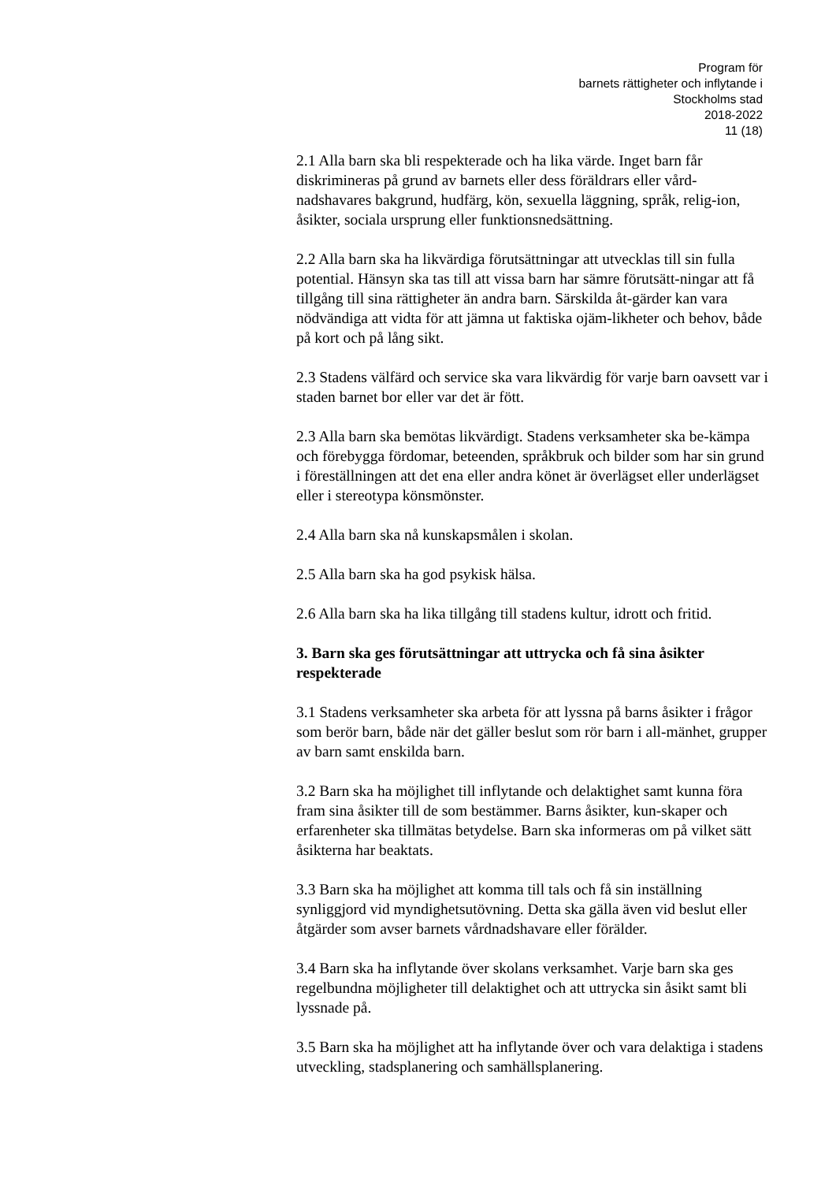Program för
barnets rättigheter och inflytande i
Stockholms stad
2018-2022
11 (18)
2.1 Alla barn ska bli respekterade och ha lika värde. Inget barn får diskrimineras på grund av barnets eller dess föräldrars eller vård-nadshavares bakgrund, hudfärg, kön, sexuella läggning, språk, relig-ion, åsikter, sociala ursprung eller funktionsnedsättning.
2.2 Alla barn ska ha likvärdiga förutsättningar att utvecklas till sin fulla potential. Hänsyn ska tas till att vissa barn har sämre förutsätt-ningar att få tillgång till sina rättigheter än andra barn. Särskilda åt-gärder kan vara nödvändiga att vidta för att jämna ut faktiska ojäm-likheter och behov, både på kort och på lång sikt.
2.3 Stadens välfärd och service ska vara likvärdig för varje barn oavsett var i staden barnet bor eller var det är fött.
2.3 Alla barn ska bemötas likvärdigt. Stadens verksamheter ska be-kämpa och förebygga fördomar, beteenden, språkbruk och bilder som har sin grund i föreställningen att det ena eller andra könet är överlägset eller underlägset eller i stereotypa könsmönster.
2.4 Alla barn ska nå kunskapsmålen i skolan.
2.5 Alla barn ska ha god psykisk hälsa.
2.6 Alla barn ska ha lika tillgång till stadens kultur, idrott och fritid.
3. Barn ska ges förutsättningar att uttrycka och få sina åsikter respekterade
3.1 Stadens verksamheter ska arbeta för att lyssna på barns åsikter i frågor som berör barn, både när det gäller beslut som rör barn i all-mänhet, grupper av barn samt enskilda barn.
3.2 Barn ska ha möjlighet till inflytande och delaktighet samt kunna föra fram sina åsikter till de som bestämmer. Barns åsikter, kun-skaper och erfarenheter ska tillmätas betydelse. Barn ska informeras om på vilket sätt åsikterna har beaktats.
3.3 Barn ska ha möjlighet att komma till tals och få sin inställning synliggjord vid myndighetsutövning. Detta ska gälla även vid beslut eller åtgärder som avser barnets vårdnadshavare eller förälder.
3.4 Barn ska ha inflytande över skolans verksamhet. Varje barn ska ges regelbundna möjligheter till delaktighet och att uttrycka sin åsikt samt bli lyssnade på.
3.5 Barn ska ha möjlighet att ha inflytande över och vara delaktiga i stadens utveckling, stadsplanering och samhällsplanering.